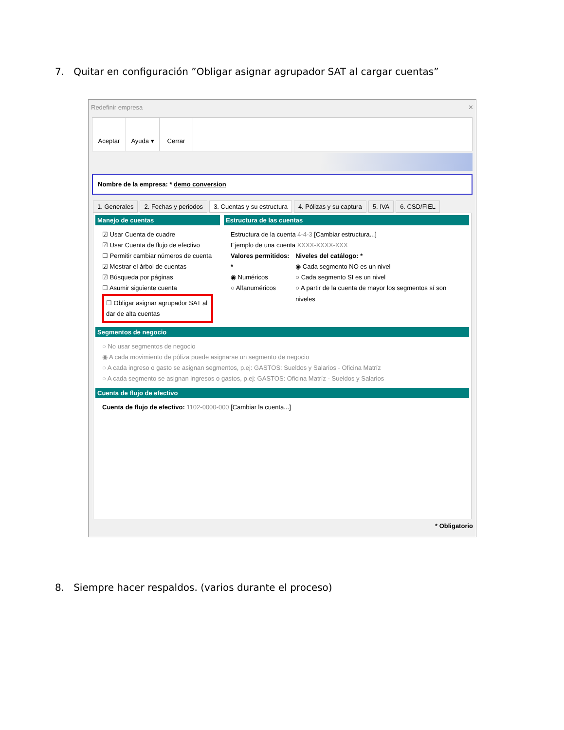7. Quitar en configuración ”Obligar asignar agrupador SAT al cargar cuentas”
Redefinir empresa ✕
Aceptar Ayuda ▾ Cerrar
Nombre de la empresa: * demo conversion
1. Generales 2. Fechas y periodos 3. Cuentas y su estructura 4. Pólizas y su captura 5. IVA 6. CSD/FIEL
Manejo de cuentas
☑ Usar Cuenta de cuadre
☑ Usar Cuenta de flujo de efectivo
☐ Permitir cambiar números de cuenta
☑ Mostrar el árbol de cuentas
☑ Búsqueda por páginas
☐ Asumir siguiente cuenta
☐ Obligar asignar agrupador SAT al dar de alta cuentas
Estructura de las cuentas
Estructura de la cuenta 4-4-3 [Cambiar estructura...]
Ejemplo de una cuenta XXXX-XXXX-XXX
Valores permitidos: *
◉ Numéricos
○ Alfanuméricos
Niveles del catálogo: *
◉ Cada segmento NO es un nivel
○ Cada segmento SI es un nivel
○ A partir de la cuenta de mayor los segmentos sí son niveles
Segmentos de negocio
○ No usar segmentos de negocio
◉ A cada movimiento de póliza puede asignarse un segmento de negocio
○ A cada ingreso o gasto se asignan segmentos, p.ej: GASTOS: Sueldos y Salarios - Oficina Matríz
○ A cada segmento se asignan ingresos o gastos, p.ej: GASTOS: Oficina Matríz - Sueldos y Salarios
Cuenta de flujo de efectivo
Cuenta de flujo de efectivo: 1102-0000-000 [Cambiar la cuenta...]
* Obligatorio
8. Siempre hacer respaldos. (varios durante el proceso)